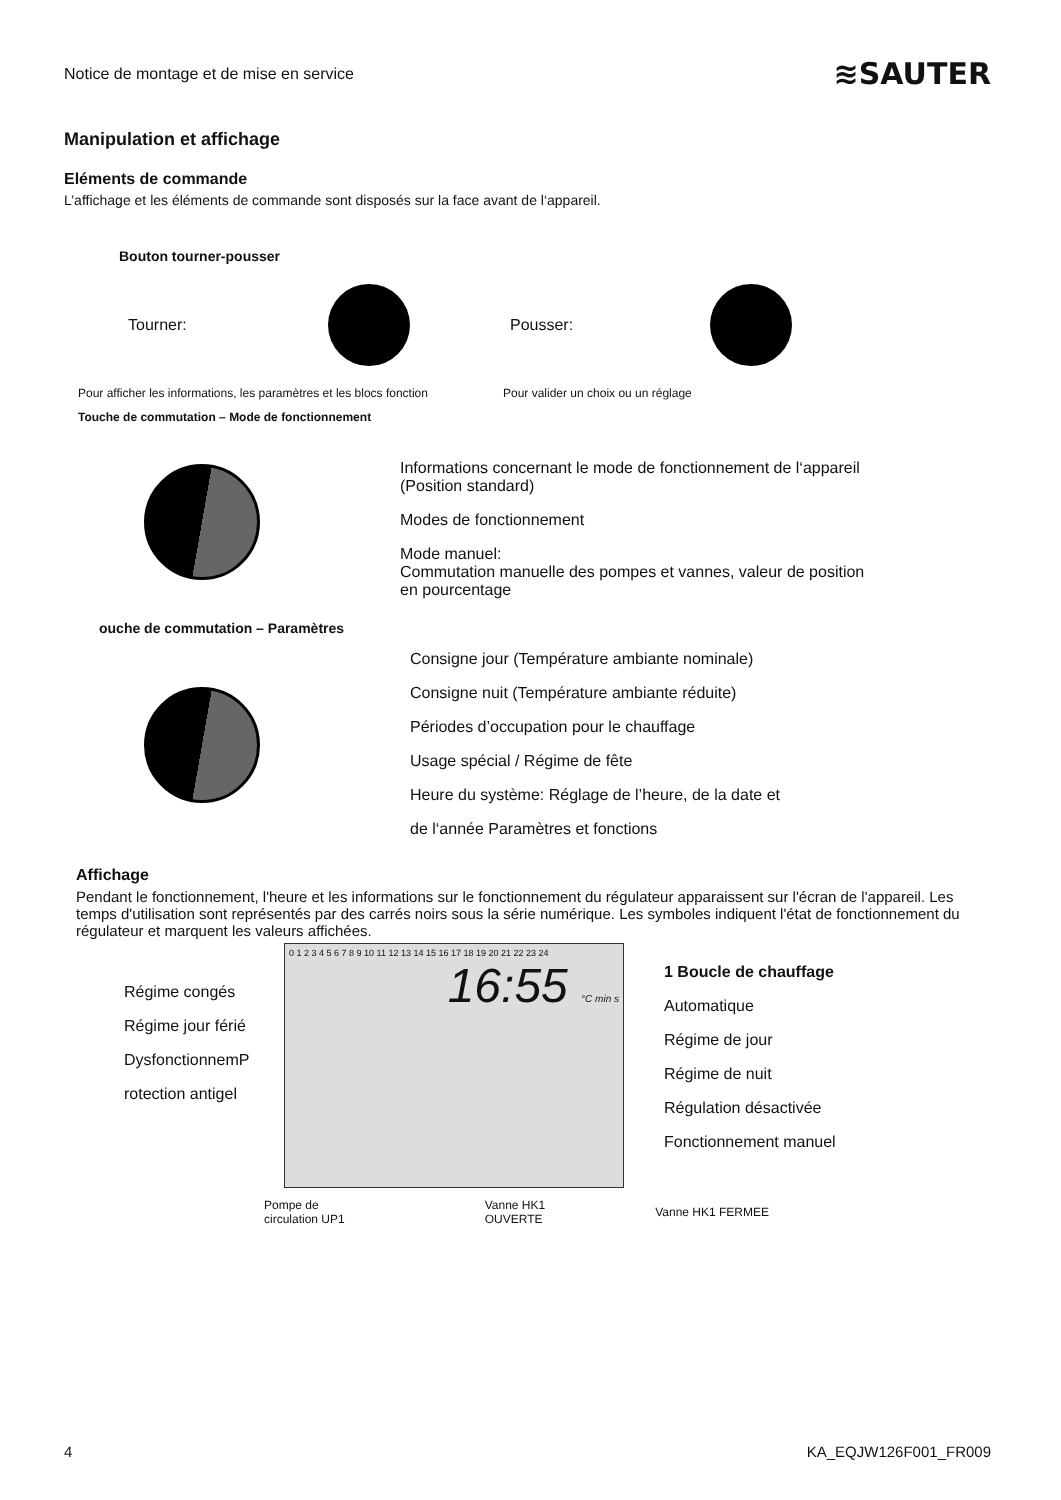Notice de montage et de mise en service ≋SAUTER
Manipulation et affichage
Eléments de commande
L’affichage et les éléments de commande sont disposés sur la face avant de l‘appareil.
Bouton tourner-pousser
Tourner: Pousser:
Pour afficher les informations, les paramètres et les blocs fonction Pour valider un choix ou un réglage
Touche de commutation – Mode de fonctionnement
Informations concernant le mode de fonctionnement de l‘appareil
(Position standard)
Modes de fonctionnement
Mode manuel:
Commutation manuelle des pompes et vannes, valeur de position
en pourcentage
ouche de commutation – Paramètres
Consigne jour (Température ambiante nominale)
Consigne nuit (Température ambiante réduite)
Périodes d’occupation pour le chauffage
Usage spécial / Régime de fête
Heure du système: Réglage de l’heure, de la date et
de l‘année Paramètres et fonctions
Affichage
Pendant le fonctionnement, l'heure et les informations sur le fonctionnement du régulateur apparaissent sur l'écran de l'appareil. Les temps d'utilisation sont représentés par des carrés noirs sous la série numérique. Les symboles indiquent l'état de fonctionnement du régulateur et marquent les valeurs affichées.
Régime congés
Régime jour férié
DysfonctionnemP
rotection antigel
0 1 2 3 4 5 6 7 8 9 10 11 12 13 14 15 16 17 18 19 20 21 22 23 24
16:55 °C min s
1 Boucle de chauffage
Automatique
Régime de jour
Régime de nuit
Régulation désactivée
Fonctionnement manuel
Pompe de
circulation UP1 Vanne HK1
OUVERTE Vanne HK1 FERMEE
4 KA_EQJW126F001_FR009